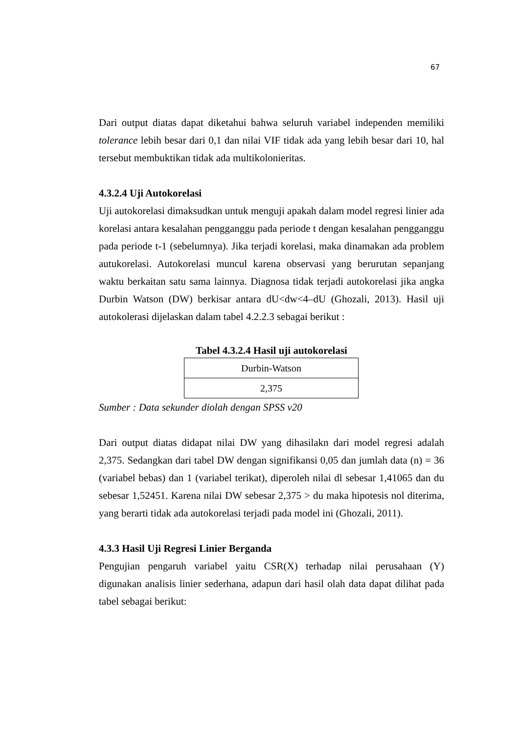67
Dari output diatas dapat diketahui bahwa seluruh variabel independen memiliki tolerance lebih besar dari 0,1 dan nilai VIF tidak ada yang lebih besar dari 10, hal tersebut membuktikan tidak ada multikolonieritas.
4.3.2.4 Uji Autokorelasi
Uji autokorelasi dimaksudkan untuk menguji apakah dalam model regresi linier ada korelasi antara kesalahan pengganggu pada periode t dengan kesalahan pengganggu pada periode t-1 (sebelumnya). Jika terjadi korelasi, maka dinamakan ada problem autukorelasi. Autokorelasi muncul karena observasi yang berurutan sepanjang waktu berkaitan satu sama lainnya. Diagnosa tidak terjadi autokorelasi jika angka Durbin Watson (DW) berkisar antara dU<dw<4–dU (Ghozali, 2013). Hasil uji autokolerasi dijelaskan dalam tabel 4.2.2.3 sebagai berikut :
Tabel 4.3.2.4 Hasil uji autokorelasi
| Durbin-Watson |
| 2,375 |
Sumber : Data sekunder diolah dengan SPSS v20
Dari output diatas didapat nilai DW yang dihasilakn dari model regresi adalah 2,375. Sedangkan dari tabel DW dengan signifikansi 0,05 dan jumlah data (n) = 36 (variabel bebas) dan 1 (variabel terikat), diperoleh nilai dl sebesar 1,41065 dan du sebesar 1,52451. Karena nilai DW sebesar 2,375 > du maka hipotesis nol diterima, yang berarti tidak ada autokorelasi terjadi pada model ini (Ghozali, 2011).
4.3.3 Hasil Uji Regresi Linier Berganda
Pengujian pengaruh variabel yaitu CSR(X) terhadap nilai perusahaan (Y) digunakan analisis linier sederhana, adapun dari hasil olah data dapat dilihat pada tabel sebagai berikut: